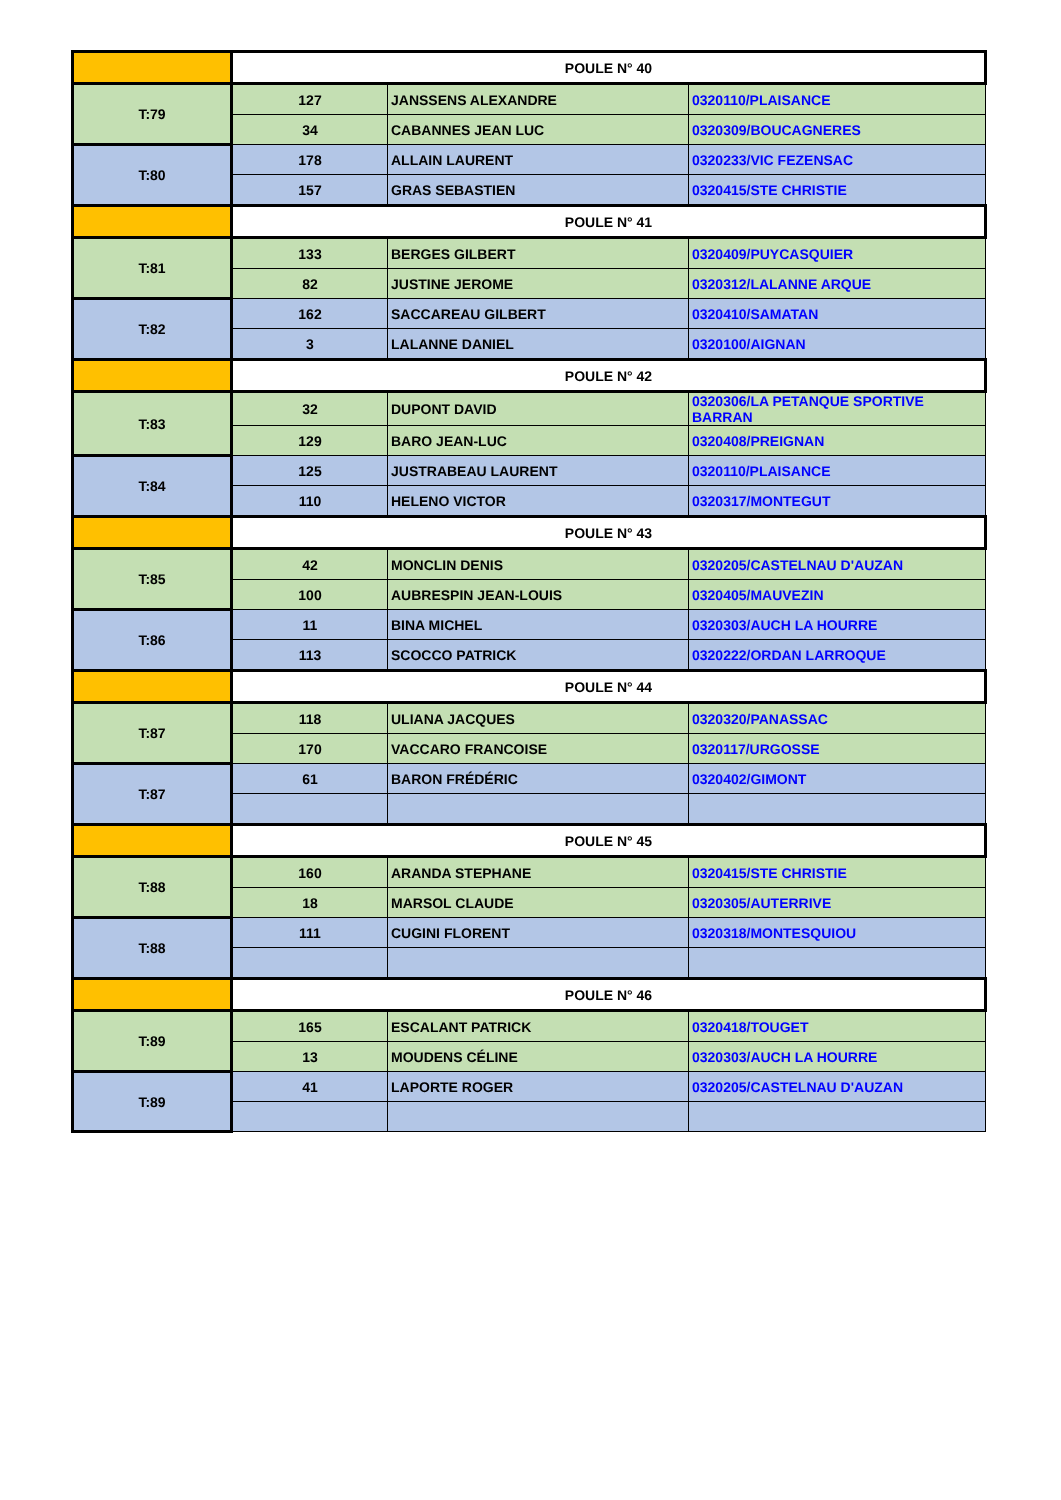| | POULE N° 40 | | |
| T:79 | 127 | JANSSENS ALEXANDRE | 0320110/PLAISANCE |
| | 34 | CABANNES JEAN LUC | 0320309/BOUCAGNERES |
| T:80 | 178 | ALLAIN LAURENT | 0320233/VIC FEZENSAC |
| | 157 | GRAS SEBASTIEN | 0320415/STE CHRISTIE |
| | POULE N° 41 | | |
| T:81 | 133 | BERGES GILBERT | 0320409/PUYCASQUIER |
| | 82 | JUSTINE JEROME | 0320312/LALANNE ARQUE |
| T:82 | 162 | SACCAREAU GILBERT | 0320410/SAMATAN |
| | 3 | LALANNE DANIEL | 0320100/AIGNAN |
| | POULE N° 42 | | |
| T:83 | 32 | DUPONT DAVID | 0320306/LA PETANQUE SPORTIVE BARRAN |
| | 129 | BARO JEAN-LUC | 0320408/PREIGNAN |
| T:84 | 125 | JUSTRABEAU LAURENT | 0320110/PLAISANCE |
| | 110 | HELENO VICTOR | 0320317/MONTEGUT |
| | POULE N° 43 | | |
| T:85 | 42 | MONCLIN DENIS | 0320205/CASTELNAU D'AUZAN |
| | 100 | AUBRESPIN JEAN-LOUIS | 0320405/MAUVEZIN |
| T:86 | 11 | BINA MICHEL | 0320303/AUCH LA HOURRE |
| | 113 | SCOCCO PATRICK | 0320222/ORDAN LARROQUE |
| | POULE N° 44 | | |
| T:87 | 118 | ULIANA JACQUES | 0320320/PANASSAC |
| | 170 | VACCARO FRANCOISE | 0320117/URGOSSE |
| T:87 | 61 | BARON FRÉDÉRIC | 0320402/GIMONT |
| | POULE N° 45 | | |
| T:88 | 160 | ARANDA STEPHANE | 0320415/STE CHRISTIE |
| | 18 | MARSOL CLAUDE | 0320305/AUTERRIVE |
| T:88 | 111 | CUGINI FLORENT | 0320318/MONTESQUIOU |
| | POULE N° 46 | | |
| T:89 | 165 | ESCALANT PATRICK | 0320418/TOUGET |
| | 13 | MOUDENS CÉLINE | 0320303/AUCH LA HOURRE |
| T:89 | 41 | LAPORTE ROGER | 0320205/CASTELNAU D'AUZAN |